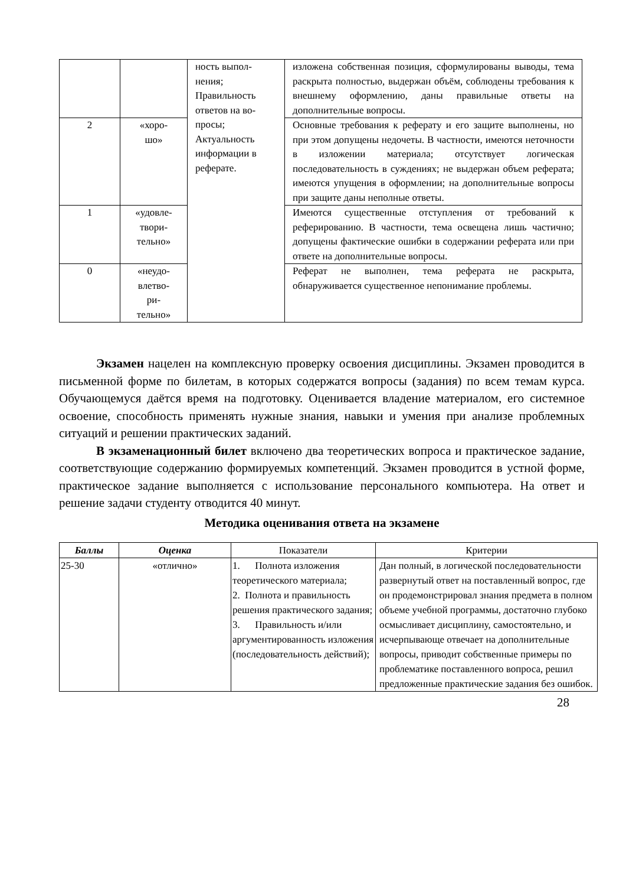| | | ность выпол- нения; Правильность ответов на во- просы; Актуальность информации в реферате. | изложена собственная позиция, сформулированы выводы, тема раскрыта полностью, выдержан объём, соблюдены требования к внешнему оформлению, даны правильные ответы на дополнительные вопросы. |
| 2 | «хоро- шо» | | Основные требования к реферату и его защите выполнены, но при этом допущены недочеты. В частности, имеются неточности в изложении материала; отсутствует логическая последовательность в суждениях; не выдержан объем реферата; имеются упущения в оформлении; на дополнительные вопросы при защите даны неполные ответы. |
| 1 | «удовле- твори- тельно» | | Имеются существенные отступления от требований к реферированию. В частности, тема освещена лишь частично; допущены фактические ошибки в содержании реферата или при ответе на дополнительные вопросы. |
| 0 | «неудо- влетво- ри- тельно» | | Реферат не выполнен, тема реферата не раскрыта, обнаруживается существенное непонимание проблемы. |
Экзамен нацелен на комплексную проверку освоения дисциплины. Экзамен проводится в письменной форме по билетам, в которых содержатся вопросы (задания) по всем темам курса. Обучающемуся даётся время на подготовку. Оценивается владение материалом, его системное освоение, способность применять нужные знания, навыки и умения при анализе проблемных ситуаций и решении практических заданий.
В экзаменационный билет включено два теоретических вопроса и практическое задание, соответствующие содержанию формируемых компетенций. Экзамен проводится в устной форме, практическое задание выполняется с использование персонального компьютера. На ответ и решение задачи студенту отводится 40 минут.
Методика оценивания ответа на экзамене
| Баллы | Оценка | Показатели | Критерии |
| --- | --- | --- | --- |
| 25-30 | «отлично» | 1. Полнота изложения теоретического материала; 2. Полнота и правильность решения практического задания; 3. Правильность и/или аргументированность изложения (последовательность действий); | Дан полный, в логической последовательности развернутый ответ на поставленный вопрос, где он продемонстрировал знания предмета в полном объеме учебной программы, достаточно глубоко осмысливает дисциплину, самостоятельно, и исчерпывающе отвечает на дополнительные вопросы, приводит собственные примеры по проблематике поставленного вопроса, решил предложенные практические задания без ошибок. |
28